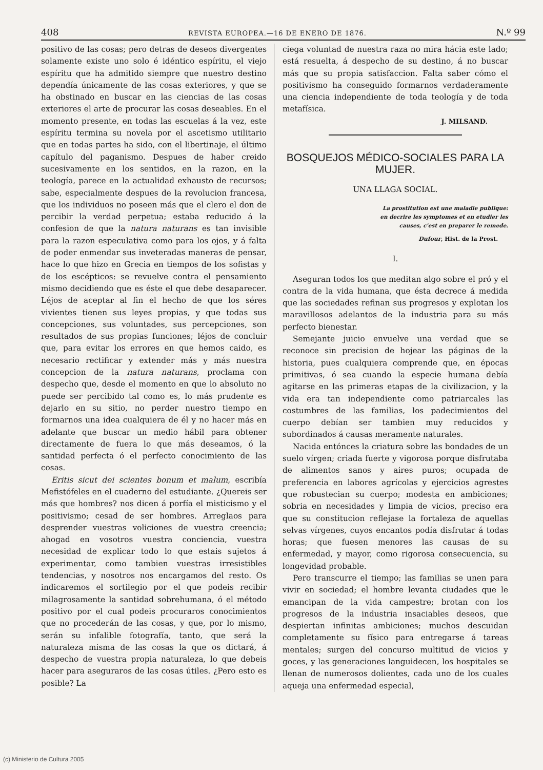408 REVISTA EUROPEA.—16 DE ENERO DE 1876. N.º 99
positivo de las cosas; pero detras de deseos divergentes solamente existe uno solo é idéntico espíritu, el viejo espíritu que ha admitido siempre que nuestro destino dependía únicamente de las cosas exteriores, y que se ha obstinado en buscar en las ciencias de las cosas exteriores el arte de procurar las cosas deseables. En el momento presente, en todas las escuelas á la vez, este espíritu termina su novela por el ascetismo utilitario que en todas partes ha sido, con el libertinaje, el último capítulo del paganismo. Despues de haber creido sucesivamente en los sentidos, en la razon, en la teología, parece en la actualidad exhausto de recursos; sabe, especialmente despues de la revolucion francesa, que los individuos no poseen más que el clero el don de percibir la verdad perpetua; estaba reducido á la confesion de que la natura naturans es tan invisible para la razon especulativa como para los ojos, y á falta de poder enmendar sus inveteradas maneras de pensar, hace lo que hizo en Grecia en tiempos de los sofistas y de los escépticos: se revuelve contra el pensamiento mismo decidiendo que es éste el que debe desaparecer. Léjos de aceptar al fin el hecho de que los séres vivientes tienen sus leyes propias, y que todas sus concepciones, sus voluntades, sus percepciones, son resultados de sus propias funciones; léjos de concluir que, para evitar los errores en que hemos caido, es necesario rectificar y extender más y más nuestra concepcion de la natura naturans, proclama con despecho que, desde el momento en que lo absoluto no puede ser percibido tal como es, lo más prudente es dejarlo en su sitio, no perder nuestro tiempo en formarnos una idea cualquiera de él y no hacer más en adelante que buscar un medio hábil para obtener directamente de fuera lo que más deseamos, ó la santidad perfecta ó el perfecto conocimiento de las cosas.
Eritis sicut dei scientes bonum et malum, escribía Mefistófeles en el cuaderno del estudiante. ¿Quereis ser más que hombres? nos dicen á porfía el misticismo y el positivismo; cesad de ser hombres. Arreglaos para desprender vuestras voliciones de vuestra creencia; ahogad en vosotros vuestra conciencia, vuestra necesidad de explicar todo lo que estais sujetos á experimentar, como tambien vuestras irresistibles tendencias, y nosotros nos encargamos del resto. Os indicaremos el sortilegio por el que podeis recibir milagrosamente la santidad sobrehumana, ó el método positivo por el cual podeis procuraros conocimientos que no procederán de las cosas, y que, por lo mismo, serán su infalible fotografía, tanto, que será la naturaleza misma de las cosas la que os dictará, á despecho de vuestra propia naturaleza, lo que debeis hacer para aseguraros de las cosas útiles. ¿Pero esto es posible? La
ciega voluntad de nuestra raza no mira hácia este lado; está resuelta, á despecho de su destino, á no buscar más que su propia satisfaccion. Falta saber cómo el positivismo ha conseguido formarnos verdaderamente una ciencia independiente de toda teología y de toda metafísica.
J. MILSAND.
BOSQUEJOS MÉDICO-SOCIALES PARA LA MUJER.
UNA LLAGA SOCIAL.
La prostitution est une maladie publique: en decrire les symptomes et en etudier les causes, c'est en preparer le remede.
Dufour, Hist. de la Prost.
I.
Aseguran todos los que meditan algo sobre el pró y el contra de la vida humana, que ésta decrece á medida que las sociedades refinan sus progresos y explotan los maravillosos adelantos de la industria para su más perfecto bienestar.
Semejante juicio envuelve una verdad que se reconoce sin precision de hojear las páginas de la historia, pues cualquiera comprende que, en épocas primitivas, ó sea cuando la especie humana debía agitarse en las primeras etapas de la civilizacion, y la vida era tan independiente como patriarcales las costumbres de las familias, los padecimientos del cuerpo debían ser tambien muy reducidos y subordinados á causas meramente naturales.
Nacida entónces la criatura sobre las bondades de un suelo vírgen; criada fuerte y vigorosa porque disfrutaba de alimentos sanos y aires puros; ocupada de preferencia en labores agrícolas y ejercicios agrestes que robustecian su cuerpo; modesta en ambiciones; sobria en necesidades y limpia de vicios, preciso era que su constitucion reflejase la fortaleza de aquellas selvas vírgenes, cuyos encantos podía disfrutar á todas horas; que fuesen menores las causas de su enfermedad, y mayor, como rigorosa consecuencia, su longevidad probable.
Pero transcurre el tiempo; las familias se unen para vivir en sociedad; el hombre levanta ciudades que le emancipan de la vida campestre; brotan con los progresos de la industria insaciables deseos, que despiertan infinitas ambiciones; muchos descuidan completamente su físico para entregarse á tareas mentales; surgen del concurso multitud de vicios y goces, y las generaciones languidecen, los hospitales se llenan de numerosos dolientes, cada uno de los cuales aqueja una enfermedad especial,
(c) Ministerio de Cultura 2005